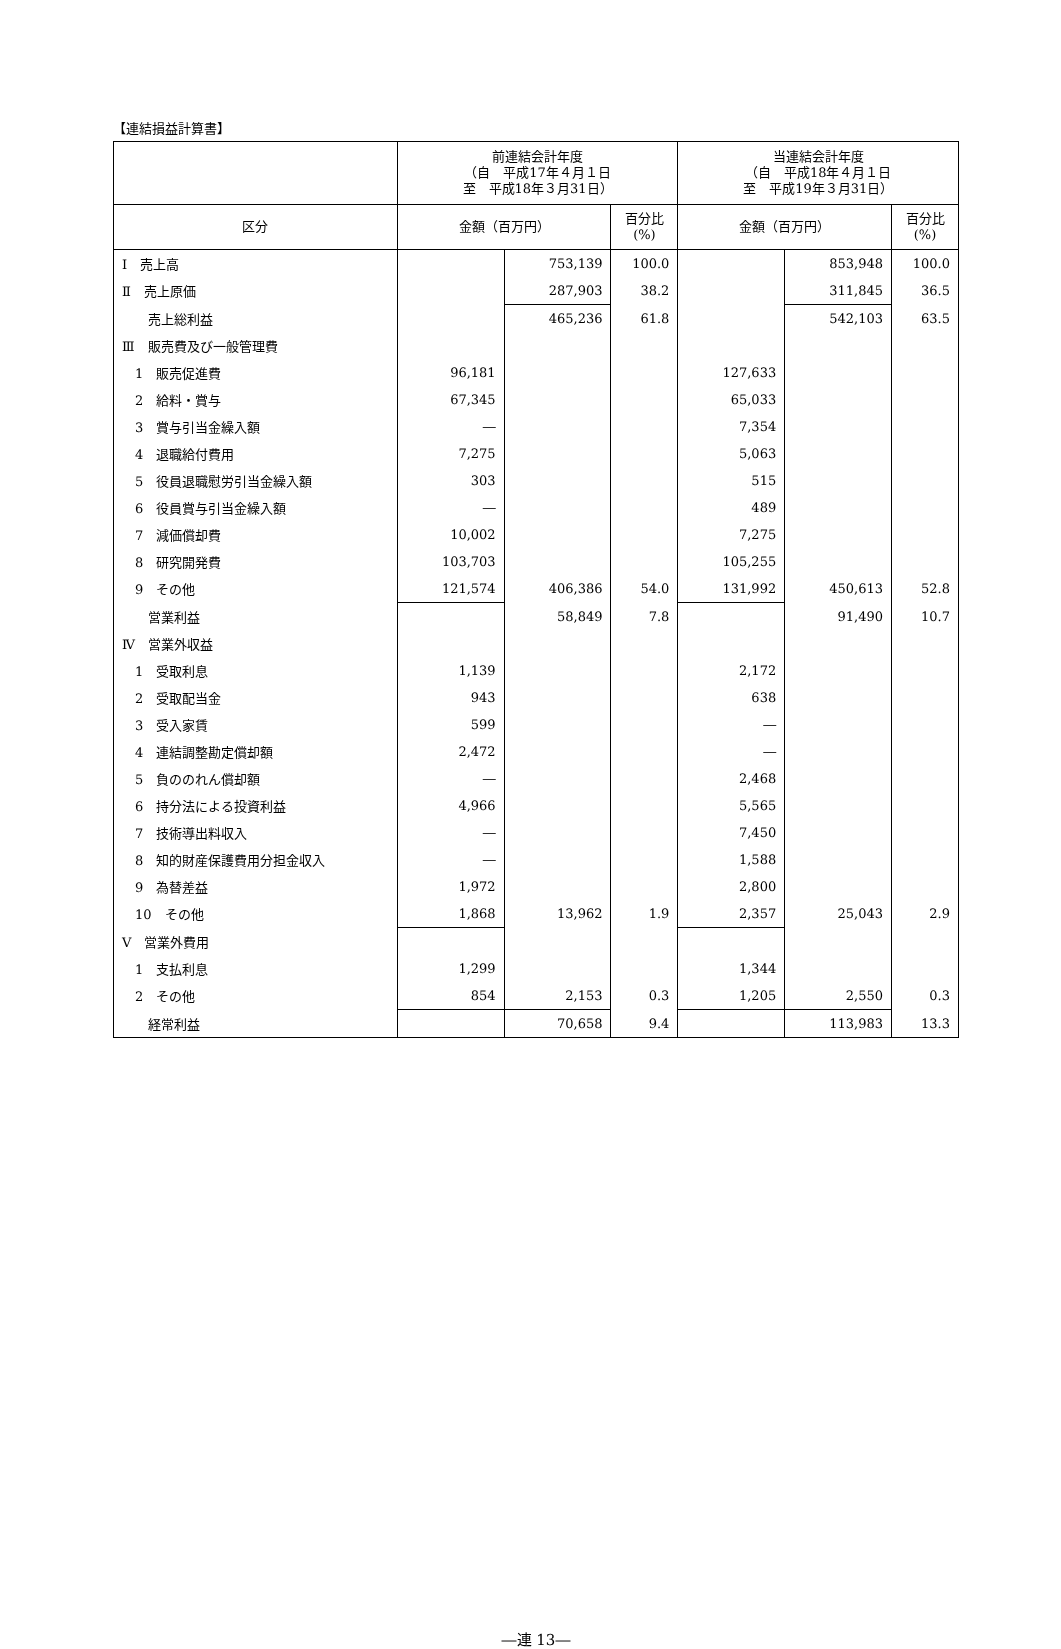【連結損益計算書】
| | 前連結会計年度 （自 平成17年４月１日 至 平成18年３月31日） | | | 当連結会計年度 （自 平成18年４月１日 至 平成19年３月31日） | | |
| --- | --- | --- | --- | --- | --- | --- |
| 区分 | 金額（百万円） | | 百分比 (%) | 金額（百万円） | | 百分比 (%) |
| Ⅰ 売上高 | | 753,139 | 100.0 | | 853,948 | 100.0 |
| Ⅱ 売上原価 | | 287,903 | 38.2 | | 311,845 | 36.5 |
| 売上総利益 | | 465,236 | 61.8 | | 542,103 | 63.5 |
| Ⅲ 販売費及び一般管理費 | | | | | | |
| 1 販売促進費 | 96,181 | | | 127,633 | | |
| 2 給料・賞与 | 67,345 | | | 65,033 | | |
| 3 賞与引当金繰入額 | ― | | | 7,354 | | |
| 4 退職給付費用 | 7,275 | | | 5,063 | | |
| 5 役員退職慰労引当金繰入額 | 303 | | | 515 | | |
| 6 役員賞与引当金繰入額 | ― | | | 489 | | |
| 7 減価償却費 | 10,002 | | | 7,275 | | |
| 8 研究開発費 | 103,703 | | | 105,255 | | |
| 9 その他 | 121,574 | 406,386 | 54.0 | 131,992 | 450,613 | 52.8 |
| 営業利益 | | 58,849 | 7.8 | | 91,490 | 10.7 |
| Ⅳ 営業外収益 | | | | | | |
| 1 受取利息 | 1,139 | | | 2,172 | | |
| 2 受取配当金 | 943 | | | 638 | | |
| 3 受入家賃 | 599 | | | ― | | |
| 4 連結調整勘定償却額 | 2,472 | | | ― | | |
| 5 負ののれん償却額 | ― | | | 2,468 | | |
| 6 持分法による投資利益 | 4,966 | | | 5,565 | | |
| 7 技術導出料収入 | ― | | | 7,450 | | |
| 8 知的財産保護費用分担金収入 | ― | | | 1,588 | | |
| 9 為替差益 | 1,972 | | | 2,800 | | |
| 10 その他 | 1,868 | 13,962 | 1.9 | 2,357 | 25,043 | 2.9 |
| Ⅴ 営業外費用 | | | | | | |
| 1 支払利息 | 1,299 | | | 1,344 | | |
| 2 その他 | 854 | 2,153 | 0.3 | 1,205 | 2,550 | 0.3 |
| 経常利益 | | 70,658 | 9.4 | | 113,983 | 13.3 |
―連 13―